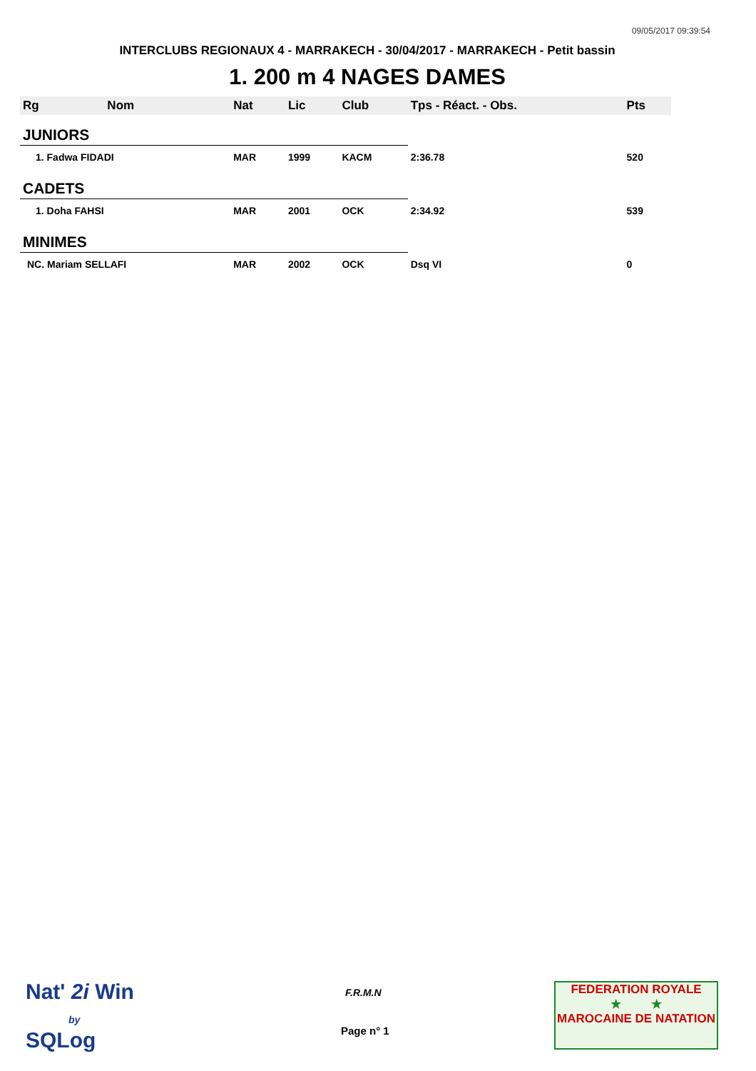09/05/2017 09:39:54
INTERCLUBS REGIONAUX 4 - MARRAKECH - 30/04/2017 - MARRAKECH - Petit bassin
1. 200 m 4 NAGES DAMES
| Rg | Nom | Nat | Lic | Club | Tps - Réact. - Obs. | Pts |
| --- | --- | --- | --- | --- | --- | --- |
| JUNIORS | | | | | | |
| 1. Fadwa FIDADI | | MAR | 1999 | KACM | 2:36.78 | 520 |
| CADETS | | | | | | |
| 1. Doha FAHSI | | MAR | 2001 | OCK | 2:34.92 | 539 |
| MINIMES | | | | | | |
| NC. Mariam SELLAFI | | MAR | 2002 | OCK | Dsq VI | 0 |
Nat' 2i Win
by
SQLog
F.R.M.N
Page n° 1
FEDERATION ROYALE
★ ★
MAROCAINE DE NATATION